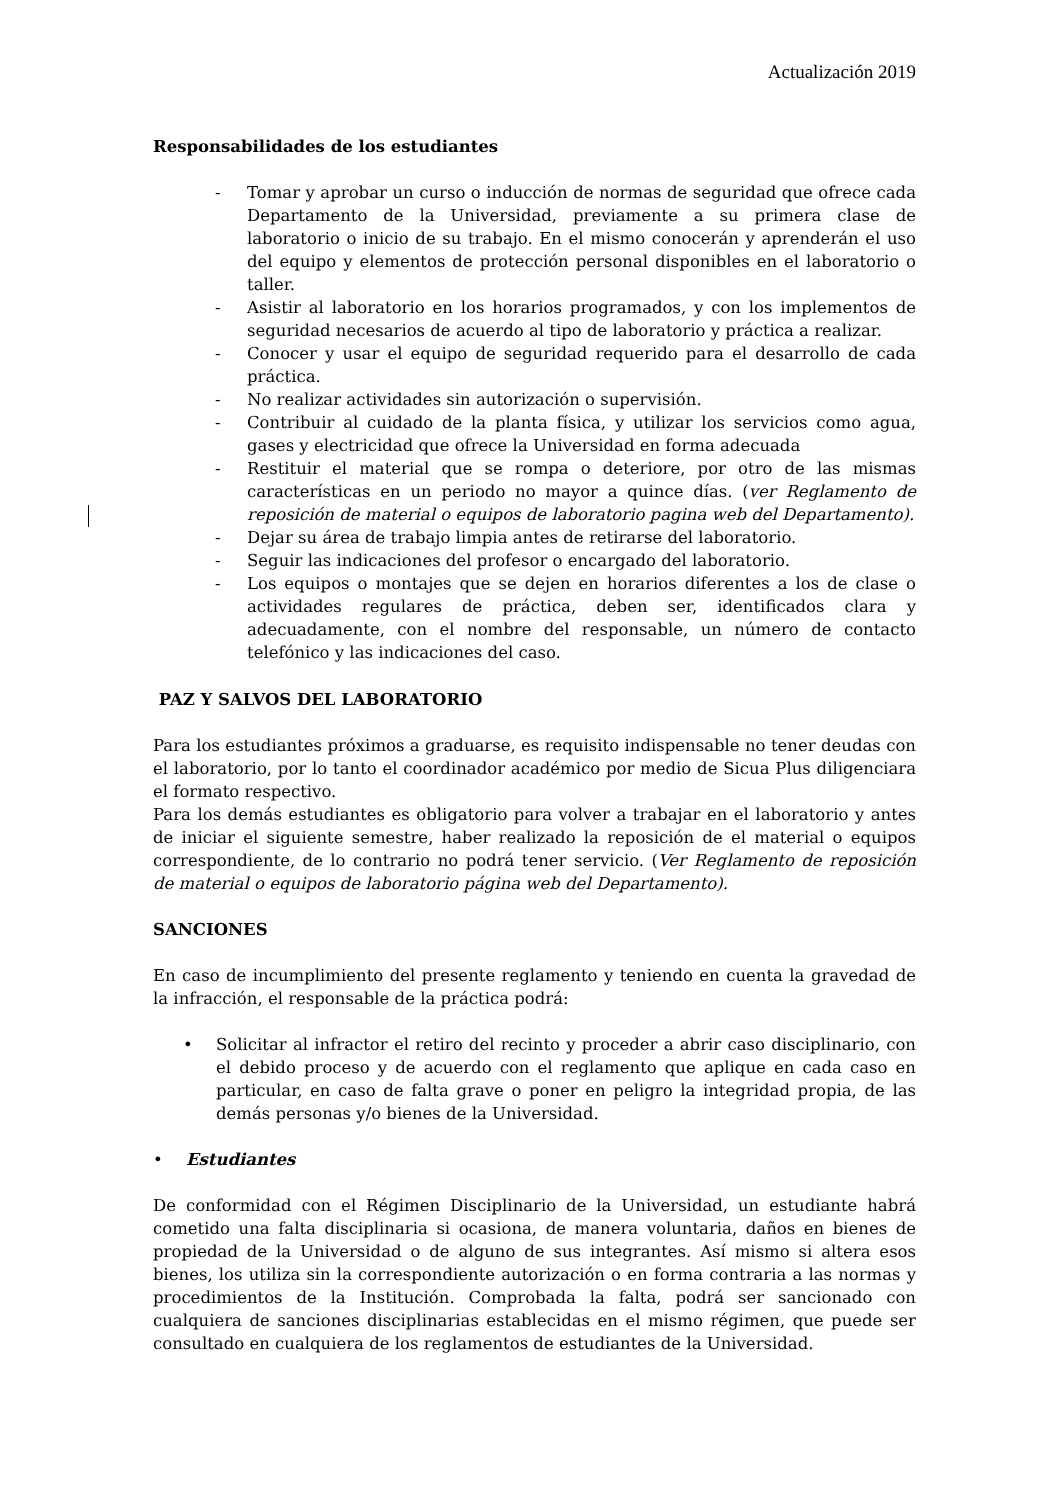Actualización 2019
Responsabilidades de los estudiantes
- Tomar y aprobar un curso o inducción de normas de seguridad que ofrece cada Departamento de la Universidad, previamente a su primera clase de laboratorio o inicio de su trabajo. En el mismo conocerán y aprenderán el uso del equipo y elementos de protección personal disponibles en el laboratorio o taller.
- Asistir al laboratorio en los horarios programados, y con los implementos de seguridad necesarios de acuerdo al tipo de laboratorio y práctica a realizar.
- Conocer y usar el equipo de seguridad requerido para el desarrollo de cada práctica.
- No realizar actividades sin autorización o supervisión.
- Contribuir al cuidado de la planta física, y utilizar los servicios como agua, gases y electricidad que ofrece la Universidad en forma adecuada
- Restituir el material que se rompa o deteriore, por otro de las mismas características en un periodo no mayor a quince días. (ver Reglamento de reposición de material o equipos de laboratorio pagina web del Departamento).
- Dejar su área de trabajo limpia antes de retirarse del laboratorio.
- Seguir las indicaciones del profesor o encargado del laboratorio.
- Los equipos o montajes que se dejen en horarios diferentes a los de clase o actividades regulares de práctica, deben ser, identificados clara y adecuadamente, con el nombre del responsable, un número de contacto telefónico y las indicaciones del caso.
PAZ Y SALVOS DEL LABORATORIO
Para los estudiantes próximos a graduarse, es requisito indispensable no tener deudas con el laboratorio, por lo tanto el coordinador académico por medio de Sicua Plus diligenciara el formato respectivo.
Para los demás estudiantes es obligatorio para volver a trabajar en el laboratorio y antes de iniciar el siguiente semestre, haber realizado la reposición de el material o equipos correspondiente, de lo contrario no podrá tener servicio. (Ver Reglamento de reposición de material o equipos de laboratorio página web del Departamento).
SANCIONES
En caso de incumplimiento del presente reglamento y teniendo en cuenta la gravedad de la infracción, el responsable de la práctica podrá:
• Solicitar al infractor el retiro del recinto y proceder a abrir caso disciplinario, con el debido proceso y de acuerdo con el reglamento que aplique en cada caso en particular, en caso de falta grave o poner en peligro la integridad propia, de las demás personas y/o bienes de la Universidad.
• Estudiantes
De conformidad con el Régimen Disciplinario de la Universidad, un estudiante habrá cometido una falta disciplinaria si ocasiona, de manera voluntaria, daños en bienes de propiedad de la Universidad o de alguno de sus integrantes. Así mismo si altera esos bienes, los utiliza sin la correspondiente autorización o en forma contraria a las normas y procedimientos de la Institución. Comprobada la falta, podrá ser sancionado con cualquiera de sanciones disciplinarias establecidas en el mismo régimen, que puede ser consultado en cualquiera de los reglamentos de estudiantes de la Universidad.